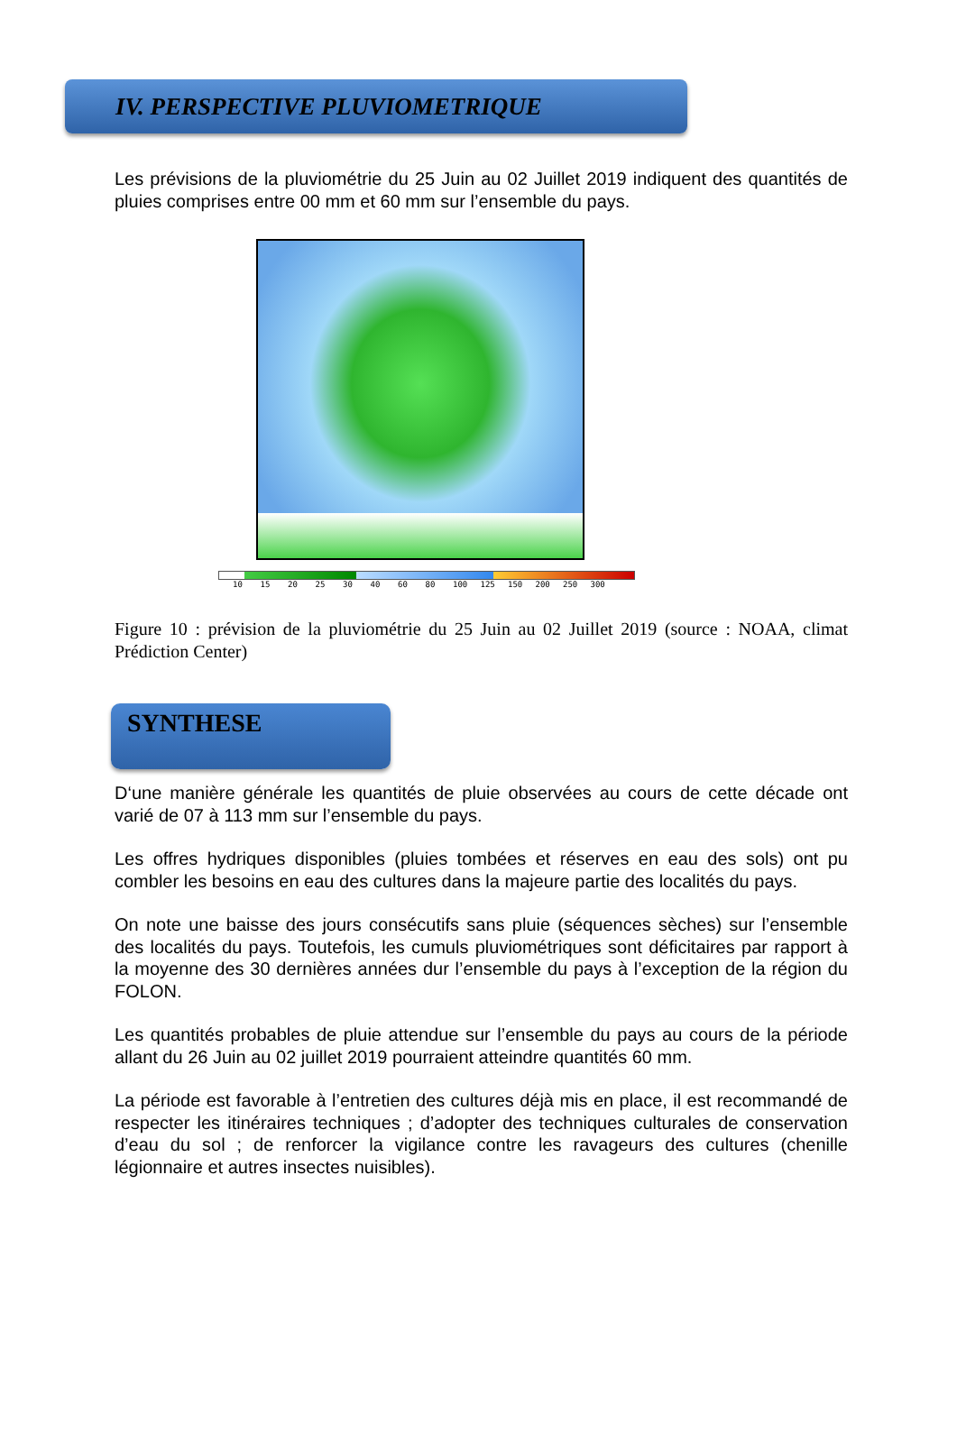IV. PERSPECTIVE PLUVIOMETRIQUE
Les prévisions de la pluviométrie du 25 Juin au 02 Juillet 2019 indiquent des quantités de pluies comprises entre 00 mm et 60 mm sur l’ensemble du pays.
10 15 20 25 30 40 60 80 100 125 150 200 250 300
Figure 10 : prévision de la pluviométrie du 25 Juin au 02 Juillet 2019 (source : NOAA, climat Prédiction Center)
SYNTHESE
D‘une manière générale les quantités de pluie observées au cours de cette décade ont varié de 07 à 113 mm sur l’ensemble du pays.
Les offres hydriques disponibles (pluies tombées et réserves en eau des sols) ont pu combler les besoins en eau des cultures dans la majeure partie des localités du pays.
On note une baisse des jours consécutifs sans pluie (séquences sèches) sur l’ensemble des localités du pays. Toutefois, les cumuls pluviométriques sont déficitaires par rapport à la moyenne des 30 dernières années dur l’ensemble du pays à l’exception de la région du FOLON.
Les quantités probables de pluie attendue sur l’ensemble du pays au cours de la période allant du 26 Juin au 02 juillet 2019 pourraient atteindre quantités 60 mm.
La période est favorable à l’entretien des cultures déjà mis en place, il est recommandé de respecter les itinéraires techniques ; d’adopter des techniques culturales de conservation d’eau du sol ; de renforcer la vigilance contre les ravageurs des cultures (chenille légionnaire et autres insectes nuisibles).